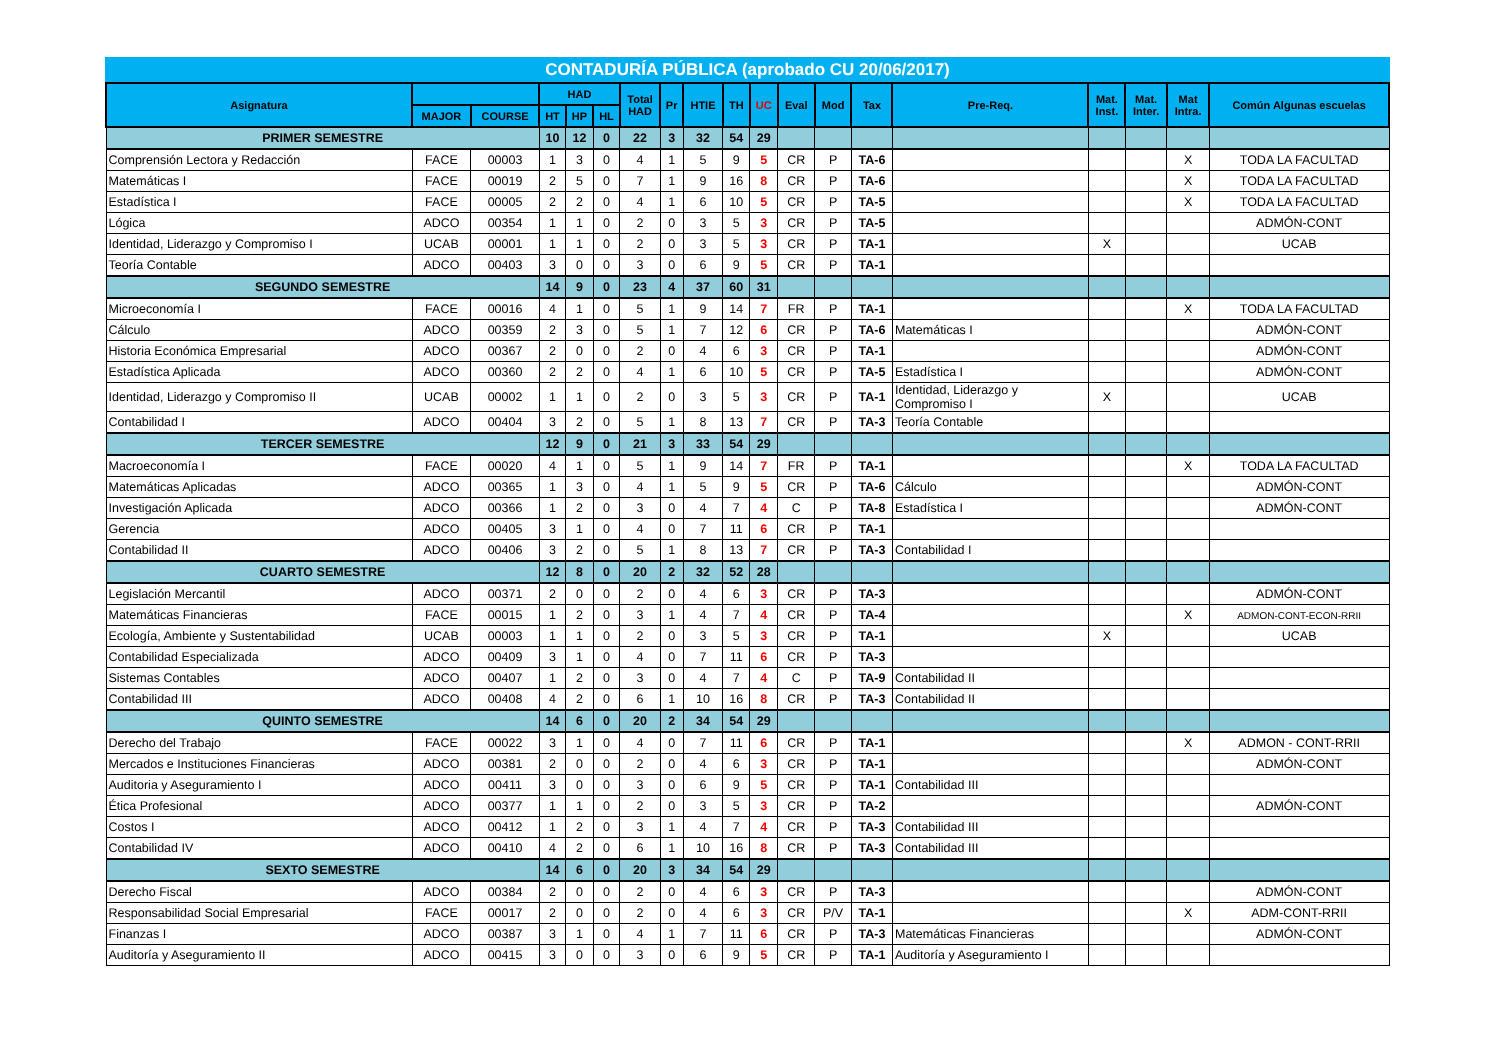CONTADURÍA PÚBLICA (aprobado CU 20/06/2017)
| Asignatura | | | HAD | | | Total HAD | Pr | HTIE | TH | UC | Eval | Mod | Tax | Pre-Req. | Mat. Inst. | Mat. Inter. | Mat Intra. | Común Algunas escuelas |
| --- | --- | --- | --- | --- | --- | --- | --- | --- | --- | --- | --- | --- | --- | --- | --- | --- | --- | --- |
| | MAJOR | COURSE | HT | HP | HL | | | | | | | | | | | | | |
| PRIMER SEMESTRE | | | 10 | 12 | 0 | 22 | 3 | 32 | 54 | 29 | | | | | | | | |
| Comprensión Lectora y Redacción | FACE | 00003 | 1 | 3 | 0 | 4 | 1 | 5 | 9 | 5 | CR | P | TA-6 | | | | X | TODA LA FACULTAD |
| Matemáticas I | FACE | 00019 | 2 | 5 | 0 | 7 | 1 | 9 | 16 | 8 | CR | P | TA-6 | | | | X | TODA LA FACULTAD |
| Estadística I | FACE | 00005 | 2 | 2 | 0 | 4 | 1 | 6 | 10 | 5 | CR | P | TA-5 | | | | X | TODA LA FACULTAD |
| Lógica | ADCO | 00354 | 1 | 1 | 0 | 2 | 0 | 3 | 5 | 3 | CR | P | TA-5 | | | | | ADMÓN-CONT |
| Identidad, Liderazgo y Compromiso I | UCAB | 00001 | 1 | 1 | 0 | 2 | 0 | 3 | 5 | 3 | CR | P | TA-1 | | X | | | UCAB |
| Teoría Contable | ADCO | 00403 | 3 | 0 | 0 | 3 | 0 | 6 | 9 | 5 | CR | P | TA-1 | | | | | |
| SEGUNDO SEMESTRE | | | 14 | 9 | 0 | 23 | 4 | 37 | 60 | 31 | | | | | | | | |
| Microeconomía I | FACE | 00016 | 4 | 1 | 0 | 5 | 1 | 9 | 14 | 7 | FR | P | TA-1 | | | | X | TODA LA FACULTAD |
| Cálculo | ADCO | 00359 | 2 | 3 | 0 | 5 | 1 | 7 | 12 | 6 | CR | P | TA-6 | Matemáticas I | | | | ADMÓN-CONT |
| Historia Económica Empresarial | ADCO | 00367 | 2 | 0 | 0 | 2 | 0 | 4 | 6 | 3 | CR | P | TA-1 | | | | | ADMÓN-CONT |
| Estadística Aplicada | ADCO | 00360 | 2 | 2 | 0 | 4 | 1 | 6 | 10 | 5 | CR | P | TA-5 | Estadística I | | | | ADMÓN-CONT |
| Identidad, Liderazgo y Compromiso II | UCAB | 00002 | 1 | 1 | 0 | 2 | 0 | 3 | 5 | 3 | CR | P | TA-1 | Identidad, Liderazgo y Compromiso I | X | | | UCAB |
| Contabilidad I | ADCO | 00404 | 3 | 2 | 0 | 5 | 1 | 8 | 13 | 7 | CR | P | TA-3 | Teoría Contable | | | | |
| TERCER SEMESTRE | | | 12 | 9 | 0 | 21 | 3 | 33 | 54 | 29 | | | | | | | | |
| Macroeconomía I | FACE | 00020 | 4 | 1 | 0 | 5 | 1 | 9 | 14 | 7 | FR | P | TA-1 | | | | X | TODA LA FACULTAD |
| Matemáticas Aplicadas | ADCO | 00365 | 1 | 3 | 0 | 4 | 1 | 5 | 9 | 5 | CR | P | TA-6 | Cálculo | | | | ADMÓN-CONT |
| Investigación Aplicada | ADCO | 00366 | 1 | 2 | 0 | 3 | 0 | 4 | 7 | 4 | C | P | TA-8 | Estadística I | | | | ADMÓN-CONT |
| Gerencia | ADCO | 00405 | 3 | 1 | 0 | 4 | 0 | 7 | 11 | 6 | CR | P | TA-1 | | | | | |
| Contabilidad II | ADCO | 00406 | 3 | 2 | 0 | 5 | 1 | 8 | 13 | 7 | CR | P | TA-3 | Contabilidad I | | | | |
| CUARTO SEMESTRE | | | 12 | 8 | 0 | 20 | 2 | 32 | 52 | 28 | | | | | | | | |
| Legislación Mercantil | ADCO | 00371 | 2 | 0 | 0 | 2 | 0 | 4 | 6 | 3 | CR | P | TA-3 | | | | | ADMÓN-CONT |
| Matemáticas Financieras | FACE | 00015 | 1 | 2 | 0 | 3 | 1 | 4 | 7 | 4 | CR | P | TA-4 | | | | X | ADMON-CONT-ECON-RRII |
| Ecología, Ambiente y Sustentabilidad | UCAB | 00003 | 1 | 1 | 0 | 2 | 0 | 3 | 5 | 3 | CR | P | TA-1 | | X | | | UCAB |
| Contabilidad Especializada | ADCO | 00409 | 3 | 1 | 0 | 4 | 0 | 7 | 11 | 6 | CR | P | TA-3 | | | | | |
| Sistemas Contables | ADCO | 00407 | 1 | 2 | 0 | 3 | 0 | 4 | 7 | 4 | C | P | TA-9 | Contabilidad II | | | | |
| Contabilidad III | ADCO | 00408 | 4 | 2 | 0 | 6 | 1 | 10 | 16 | 8 | CR | P | TA-3 | Contabilidad II | | | | |
| QUINTO SEMESTRE | | | 14 | 6 | 0 | 20 | 2 | 34 | 54 | 29 | | | | | | | | |
| Derecho del Trabajo | FACE | 00022 | 3 | 1 | 0 | 4 | 0 | 7 | 11 | 6 | CR | P | TA-1 | | | | X | ADMON - CONT-RRII |
| Mercados e Instituciones Financieras | ADCO | 00381 | 2 | 0 | 0 | 2 | 0 | 4 | 6 | 3 | CR | P | TA-1 | | | | | ADMÓN-CONT |
| Auditoria y Aseguramiento I | ADCO | 00411 | 3 | 0 | 0 | 3 | 0 | 6 | 9 | 5 | CR | P | TA-1 | Contabilidad III | | | | |
| Ética Profesional | ADCO | 00377 | 1 | 1 | 0 | 2 | 0 | 3 | 5 | 3 | CR | P | TA-2 | | | | | ADMÓN-CONT |
| Costos I | ADCO | 00412 | 1 | 2 | 0 | 3 | 1 | 4 | 7 | 4 | CR | P | TA-3 | Contabilidad III | | | | |
| Contabilidad IV | ADCO | 00410 | 4 | 2 | 0 | 6 | 1 | 10 | 16 | 8 | CR | P | TA-3 | Contabilidad III | | | | |
| SEXTO SEMESTRE | | | 14 | 6 | 0 | 20 | 3 | 34 | 54 | 29 | | | | | | | | |
| Derecho Fiscal | ADCO | 00384 | 2 | 0 | 0 | 2 | 0 | 4 | 6 | 3 | CR | P | TA-3 | | | | | ADMÓN-CONT |
| Responsabilidad Social Empresarial | FACE | 00017 | 2 | 0 | 0 | 2 | 0 | 4 | 6 | 3 | CR | P/V | TA-1 | | | | X | ADM-CONT-RRII |
| Finanzas I | ADCO | 00387 | 3 | 1 | 0 | 4 | 1 | 7 | 11 | 6 | CR | P | TA-3 | Matemáticas Financieras | | | | ADMÓN-CONT |
| Auditoría y Aseguramiento II | ADCO | 00415 | 3 | 0 | 0 | 3 | 0 | 6 | 9 | 5 | CR | P | TA-1 | Auditoría y Aseguramiento I | | | | |